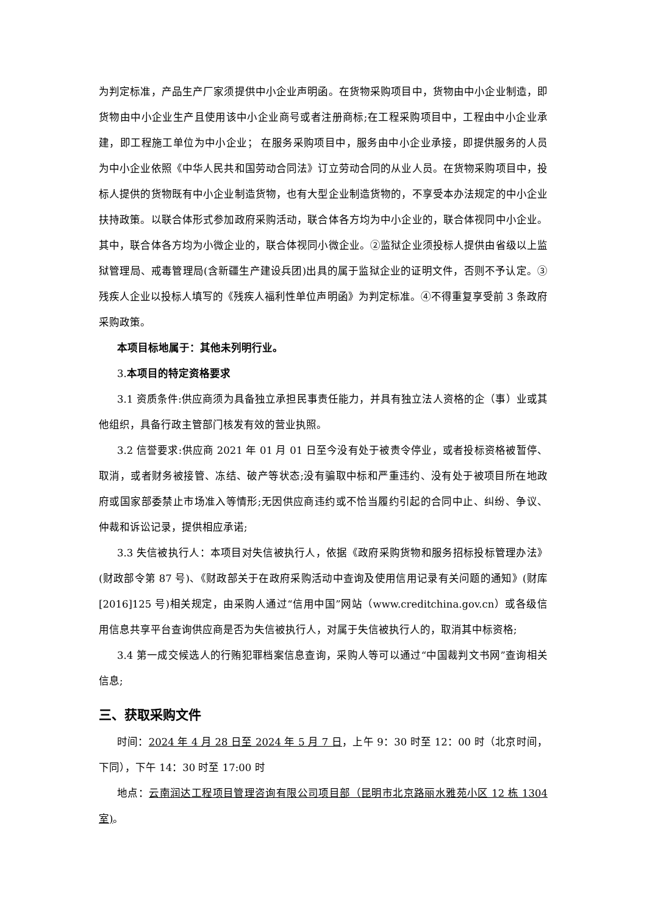为判定标准，产品生产厂家须提供中小企业声明函。在货物采购项目中，货物由中小企业制造，即货物由中小企业生产且使用该中小企业商号或者注册商标;在工程采购项目中，工程由中小企业承建，即工程施工单位为中小企业； 在服务采购项目中，服务由中小企业承接，即提供服务的人员为中小企业依照《中华人民共和国劳动合同法》订立劳动合同的从业人员。在货物采购项目中，投标人提供的货物既有中小企业制造货物，也有大型企业制造货物的，不享受本办法规定的中小企业扶持政策。以联合体形式参加政府采购活动，联合体各方均为中小企业的，联合体视同中小企业。其中，联合体各方均为小微企业的，联合体视同小微企业。②监狱企业须投标人提供由省级以上监狱管理局、戒毒管理局(含新疆生产建设兵团)出具的属于监狱企业的证明文件，否则不予认定。③残疾人企业以投标人填写的《残疾人福利性单位声明函》为判定标准。④不得重复享受前 3 条政府采购政策。
本项目标地属于：其他未列明行业。
3.本项目的特定资格要求
3.1 资质条件:供应商须为具备独立承担民事责任能力，并具有独立法人资格的企（事）业或其他组织，具备行政主管部门核发有效的营业执照。
3.2 信誉要求:供应商 2021 年 01 月 01 日至今没有处于被责令停业，或者投标资格被暂停、取消，或者财务被接管、冻结、破产等状态;没有骗取中标和严重违约、没有处于被项目所在地政府或国家部委禁止市场准入等情形;无因供应商违约或不恰当履约引起的合同中止、纠纷、争议、仲裁和诉讼记录，提供相应承诺;
3.3 失信被执行人：本项目对失信被执行人，依据《政府采购货物和服务招标投标管理办法》(财政部令第 87 号)、《财政部关于在政府采购活动中查询及使用信用记录有关问题的通知》(财库[2016]125 号)相关规定，由采购人通过“信用中国”网站（www.creditchina.gov.cn）或各级信用信息共享平台查询供应商是否为失信被执行人，对属于失信被执行人的，取消其中标资格;
3.4 第一成交候选人的行贿犯罪档案信息查询，采购人等可以通过“中国裁判文书网”查询相关信息;
三、获取采购文件
时间：2024 年 4 月 28 日至 2024 年 5 月 7 日，上午 9：30 时至 12：00 时（北京时间，下同），下午 14：30 时至 17:00 时
地点：云南润达工程项目管理咨询有限公司项目部（昆明市北京路丽水雅苑小区 12 栋 1304 室)。